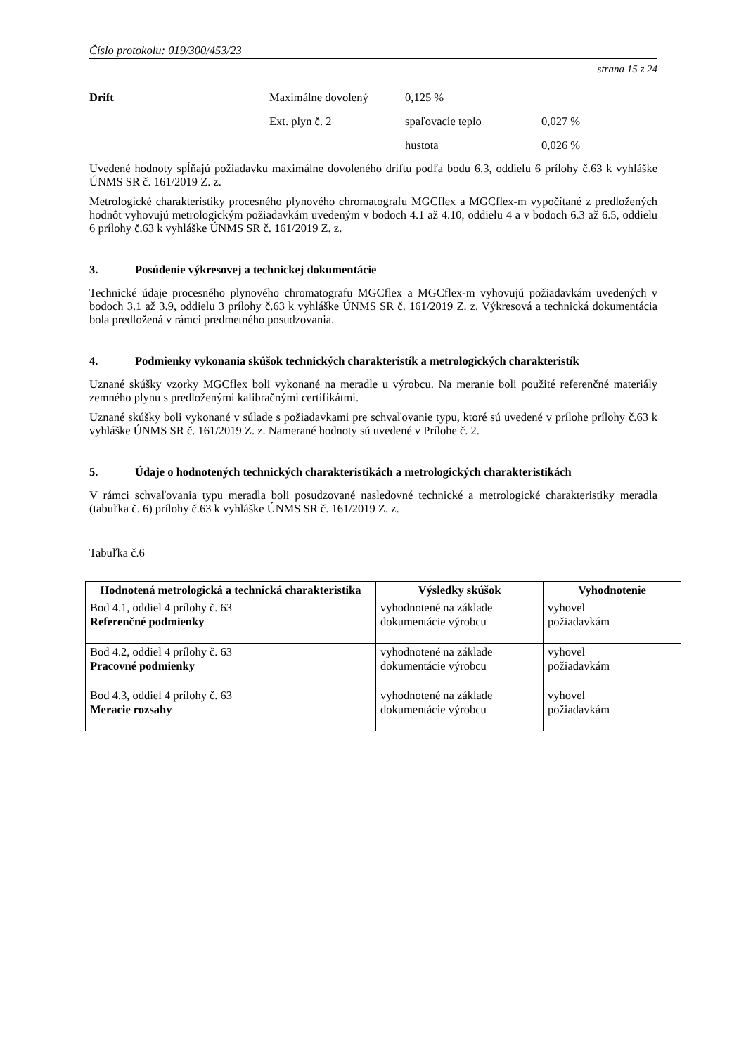Číslo protokolu: 019/300/453/23
strana 15 z 24
Drift Maximálne dovolený 0,125 % Ext. plyn č. 2 spaľovacie teplo 0,027 % hustota 0,026 %
Uvedené hodnoty spĺňajú požiadavku maximálne dovoleného driftu podľa bodu 6.3, oddielu 6 prílohy č.63 k vyhláške ÚNMS SR č. 161/2019 Z. z.
Metrologické charakteristiky procesného plynového chromatografu MGCflex a MGCflex-m vypočítané z predložených hodnôt vyhovujú metrologickým požiadavkám uvedeným v bodoch 4.1 až 4.10, oddielu 4 a v bodoch 6.3 až 6.5, oddielu 6 prílohy č.63 k vyhláške ÚNMS SR č. 161/2019 Z. z.
3. Posúdenie výkresovej a technickej dokumentácie
Technické údaje procesného plynového chromatografu MGCflex a MGCflex-m vyhovujú požiadavkám uvedených v bodoch 3.1 až 3.9, oddielu 3 prílohy č.63 k vyhláške ÚNMS SR č. 161/2019 Z. z. Výkresová a technická dokumentácia bola predložená v rámci predmetného posudzovania.
4. Podmienky vykonania skúšok technických charakteristík a metrologických charakteristík
Uznané skúšky vzorky MGCflex boli vykonané na meradle u výrobcu. Na meranie boli použité referenčné materiály zemného plynu s predloženými kalibračnými certifikátmi.
Uznané skúšky boli vykonané v súlade s požiadavkami pre schvaľovanie typu, ktoré sú uvedené v prílohe prílohy č.63 k vyhláške ÚNMS SR č. 161/2019 Z. z. Namerané hodnoty sú uvedené v Prílohe č. 2.
5. Údaje o hodnotených technických charakteristikách a metrologických charakteristikách
V rámci schvaľovania typu meradla boli posudzované nasledovné technické a metrologické charakteristiky meradla (tabuľka č. 6) prílohy č.63 k vyhláške ÚNMS SR č. 161/2019 Z. z.
Tabuľka č.6
| Hodnotená metrologická a technická charakteristika | Výsledky skúšok | Vyhodnotenie |
| --- | --- | --- |
| Bod 4.1, oddiel 4 prílohy č. 63 Referenčné podmienky | vyhodnotené na základe dokumentácie výrobcu | vyhovel požiadavkám |
| Bod 4.2, oddiel 4 prílohy č. 63 Pracovné podmienky | vyhodnotené na základe dokumentácie výrobcu | vyhovel požiadavkám |
| Bod 4.3, oddiel 4 prílohy č. 63 Meracie rozsahy | vyhodnotené na základe dokumentácie výrobcu | vyhovel požiadavkám |